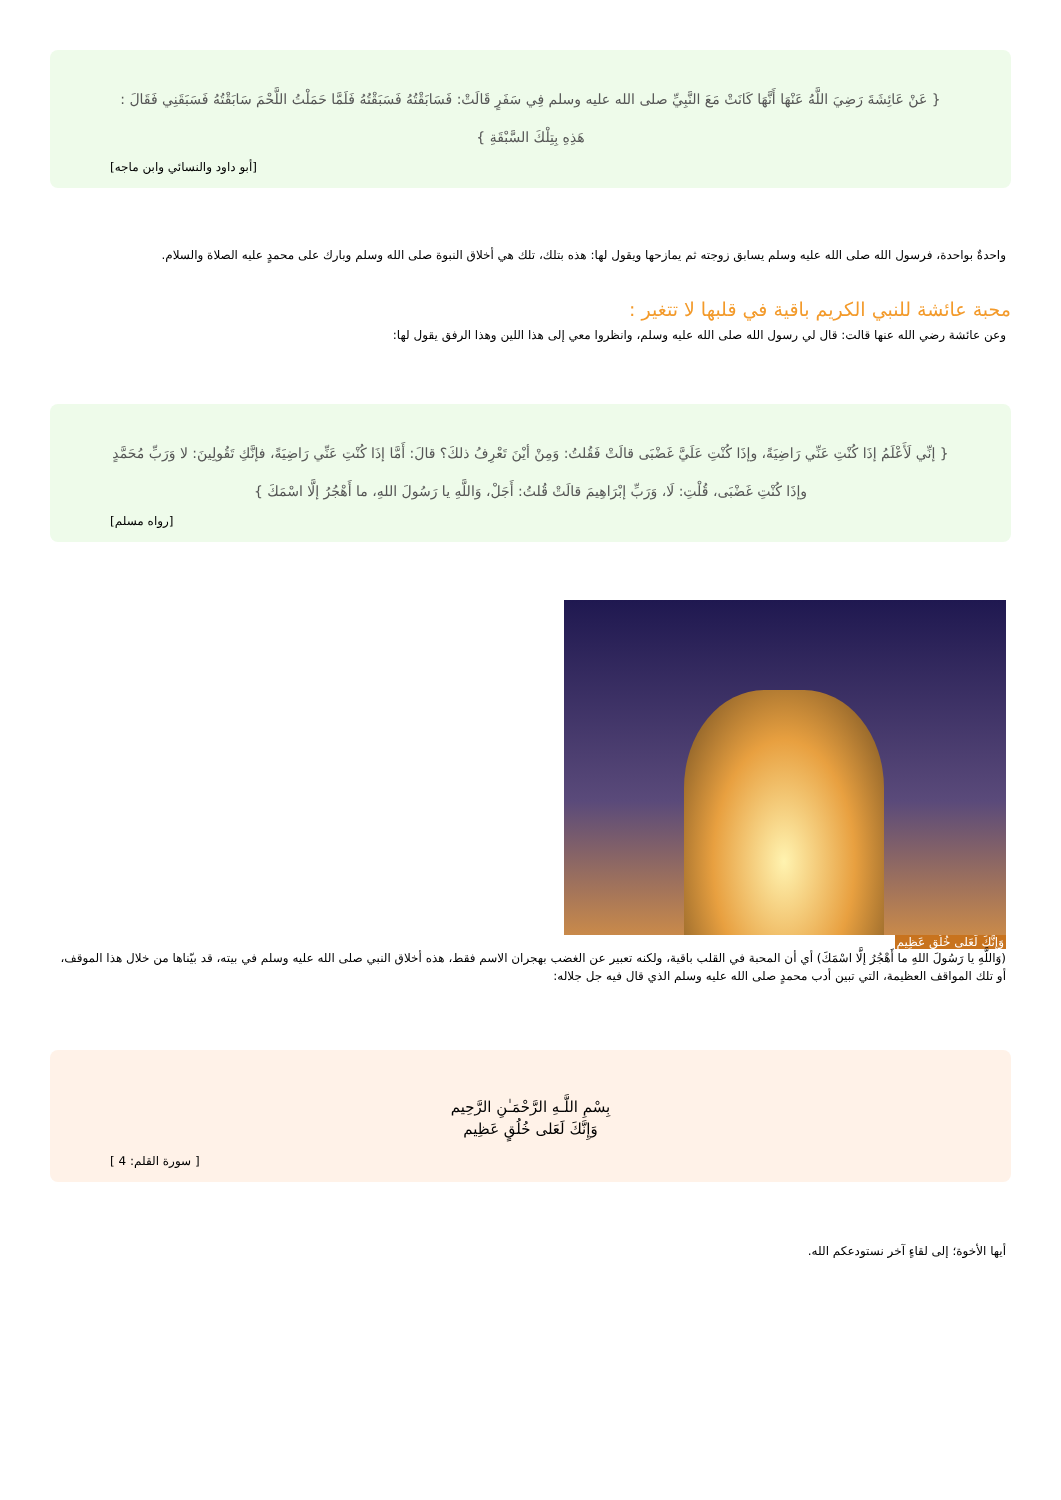{ عَنْ عَائِشَةَ رَضِيَ اللَّهُ عَنْهَا أَنَّهَا كَانَتْ مَعَ النَّبِيِّ صلى الله عليه وسلم فِي سَفَرٍ قَالَتْ: فَسَابَقْتُهُ فَسَبَقْتُهُ فَلَمَّا حَمَلْتُ اللَّحْمَ سَابَقْتُهُ فَسَبَقَنِي فَقَالَ : هَذِهِ بِتِلْكَ السَّبْقَةِ }
[أبو داود والنسائي وابن ماجه]
واحدةٌ بواحدة، فرسول الله صلى الله عليه وسلم يسابق زوجته ثم يمازحها ويقول لها: هذه بتلك، تلك هي أخلاق النبوة صلى الله وسلم وبارك على محمدٍ عليه الصلاة والسلام.
محبة عائشة للنبي الكريم باقية في قلبها لا تتغير :
وعن عائشة رضي الله عنها قالت: قال لي رسول الله صلى الله عليه وسلم، وانظروا معي إلى هذا اللين وهذا الرفق يقول لها:
{ إنِّي لَأَعْلَمُ إذَا كُنْتِ عَنِّي رَاضِيَةً، وإذَا كُنْتِ عَلَيَّ غَضْبَى قالَتْ فَقُلتُ: وَمِنْ أيْنَ تَعْرِفُ ذلكَ؟ قالَ: أَمَّا إذَا كُنْتِ عَنِّي رَاضِيَةً، فإنَّكِ تَقُولِينَ: لا وَرَبِّ مُحَمَّدٍ وإذَا كُنْتِ غَضْبَى، قُلْتِ: لَا، وَرَبِّ إبْرَاهِيمَ قالَتْ قُلتُ: أَجَلْ، وَاللَّهِ يا رَسُولَ اللهِ، ما أَهْجُرُ إلَّا اسْمَكَ }
[رواه مسلم]
وَإِنَّكَ لَعَلى خُلُقٍ عَظِيم
(وَاللَّهِ يا رَسُولَ اللهِ ما أَهْجُرُ إلَّا اسْمَكَ) أي أن المحبة في القلب باقية، ولكنه تعبير عن الغضب بهجران الاسم فقط، هذه أخلاق النبي صلى الله عليه وسلم في بيته، قد بيّناها من خلال هذا الموقف، أو تلك المواقف العظيمة، التي تبين أدب محمدٍ صلى الله عليه وسلم الذي قال فيه جل جلاله:
بِسْمِ اللَّـهِ الرَّحْمَـٰنِ الرَّحِيم
وَإِنَّكَ لَعَلى خُلُقٍ عَظِيم
[ سورة القلم: 4 ]
أيها الأخوة؛ إلى لقاءٍ آخر نستودعكم الله.